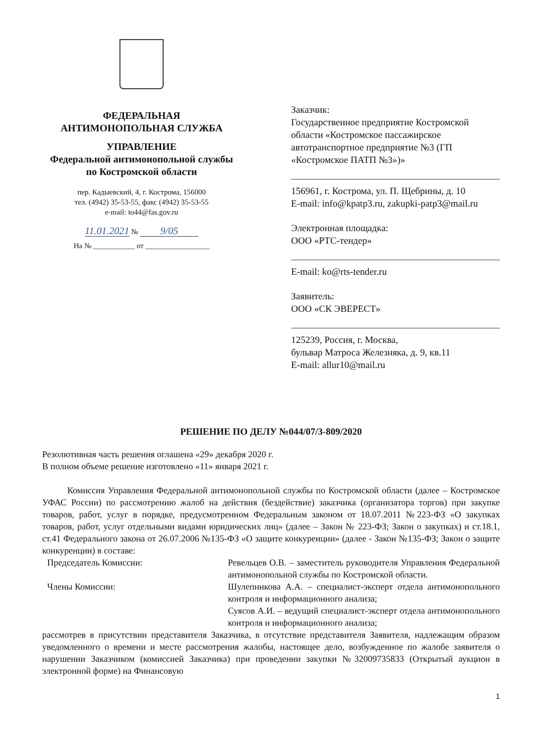ФЕДЕРАЛЬНАЯ
АНТИМОНОПОЛЬНАЯ СЛУЖБА
УПРАВЛЕНИЕ
Федеральной антимонопольной службы
по Костромской области
пер. Кадыевский, 4, г. Кострома, 156000
тел. (4942) 35-53-55, факс (4942) 35-53-55
e-mail: to44@fas.gov.ru
11.01.2021 № 9/05
На № ___________ от _________________
Заказчик:
Государственное предприятие Костромской области «Костромское пассажирское автотранспортное предприятие №3 (ГП «Костромское ПАТП №3»)»
156961, г. Кострома, ул. П. Щебрины, д. 10
E-mail: info@kpatp3.ru, zakupki-patp3@mail.ru
Электронная площадка:
ООО «РТС-тендер»
E-mail: ko@rts-tender.ru
Заявитель:
ООО «СК ЭВЕРЕСТ»
125239, Россия, г. Москва,
бульвар Матроса Железняка, д. 9, кв.11
E-mail: allur10@mail.ru
РЕШЕНИЕ ПО ДЕЛУ №044/07/3-809/2020
Резолютивная часть решения оглашена «29» декабря 2020 г.
В полном объеме решение изготовлено «11» января 2021 г.
Комиссия Управления Федеральной антимонопольной службы по Костромской области (далее – Костромское УФАС России) по рассмотрению жалоб на действия (бездействие) заказчика (организатора торгов) при закупке товаров, работ, услуг в порядке, предусмотренном Федеральным законом от 18.07.2011 №223-ФЗ «О закупках товаров, работ, услуг отдельными видами юридических лиц» (далее – Закон № 223-ФЗ; Закон о закупках) и ст.18.1, ст.41 Федерального закона от 26.07.2006 №135-ФЗ «О защите конкуренции» (далее - Закон №135-ФЗ; Закон о защите конкуренции) в составе:
Председатель Комиссии: Ревельцев О.В. – заместитель руководителя Управления Федеральной антимонопольной службы по Костромской области.
Члены Комиссии: Шулепникова А.А. – специалист-эксперт отдела антимонопольного контроля и информационного анализа;
Суясов А.И. – ведущий специалист-эксперт отдела антимонопольного контроля и информационного анализа;
рассмотрев в присутствии представителя Заказчика, в отсутствие представителя Заявителя, надлежащим образом уведомленного о времени и месте рассмотрения жалобы, настоящее дело, возбужденное по жалобе заявителя о нарушении Заказчиком (комиссией Заказчика) при проведении закупки №32009735833 (Открытый аукцион в электронной форме) на Финансовую
1